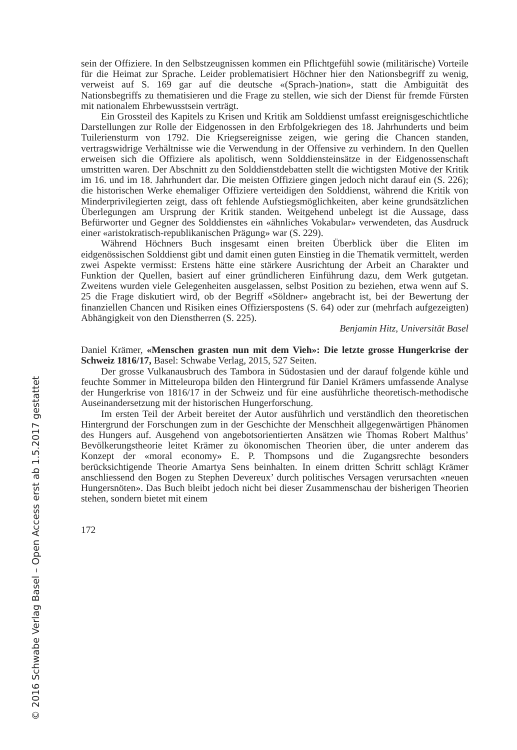sein der Offiziere. In den Selbstzeugnissen kommen ein Pflichtgefühl sowie (militärische) Vorteile für die Heimat zur Sprache. Leider problematisiert Höchner hier den Nationsbegriff zu wenig, verweist auf S. 169 gar auf die deutsche «(Sprach-)nation», statt die Ambiguität des Nationsbegriffs zu thematisieren und die Frage zu stellen, wie sich der Dienst für fremde Fürsten mit nationalem Ehrbewusstsein verträgt.
Ein Grossteil des Kapitels zu Krisen und Kritik am Solddienst umfasst ereignisgeschichtliche Darstellungen zur Rolle der Eidgenossen in den Erbfolgekriegen des 18. Jahrhunderts und beim Tuileriensturm von 1792. Die Kriegsereignisse zeigen, wie gering die Chancen standen, vertragswidrige Verhältnisse wie die Verwendung in der Offensive zu verhindern. In den Quellen erweisen sich die Offiziere als apolitisch, wenn Solddiensteinsätze in der Eidgenossenschaft umstritten waren. Der Abschnitt zu den Solddienstdebatten stellt die wichtigsten Motive der Kritik im 16. und im 18. Jahrhundert dar. Die meisten Offiziere gingen jedoch nicht darauf ein (S. 226); die historischen Werke ehemaliger Offiziere verteidigen den Solddienst, während die Kritik von Minderprivilegierten zeigt, dass oft fehlende Aufstiegsmöglichkeiten, aber keine grundsätzlichen Überlegungen am Ursprung der Kritik standen. Weitgehend unbelegt ist die Aussage, dass Befürworter und Gegner des Solddienstes ein «ähnliches Vokabular» verwendeten, das Ausdruck einer «aristokratisch-republikanischen Prägung» war (S. 229).
Während Höchners Buch insgesamt einen breiten Überblick über die Eliten im eidgenössischen Solddienst gibt und damit einen guten Einstieg in die Thematik vermittelt, werden zwei Aspekte vermisst: Erstens hätte eine stärkere Ausrichtung der Arbeit an Charakter und Funktion der Quellen, basiert auf einer gründlicheren Einführung dazu, dem Werk gutgetan. Zweitens wurden viele Gelegenheiten ausgelassen, selbst Position zu beziehen, etwa wenn auf S. 25 die Frage diskutiert wird, ob der Begriff «Söldner» angebracht ist, bei der Bewertung der finanziellen Chancen und Risiken eines Offizierspostens (S. 64) oder zur (mehrfach aufgezeigten) Abhängigkeit von den Dienstherren (S. 225).
Benjamin Hitz, Universität Basel
Daniel Krämer, «Menschen grasten nun mit dem Vieh»: Die letzte grosse Hungerkrise der Schweiz 1816/17, Basel: Schwabe Verlag, 2015, 527 Seiten.
Der grosse Vulkanausbruch des Tambora in Südostasien und der darauf folgende kühle und feuchte Sommer in Mitteleuropa bilden den Hintergrund für Daniel Krämers umfassende Analyse der Hungerkrise von 1816/17 in der Schweiz und für eine ausführliche theoretisch-methodische Auseinandersetzung mit der historischen Hungerforschung.
Im ersten Teil der Arbeit bereitet der Autor ausführlich und verständlich den theoretischen Hintergrund der Forschungen zum in der Geschichte der Menschheit allgegenwärtigen Phänomen des Hungers auf. Ausgehend von angebotsorientierten Ansätzen wie Thomas Robert Malthus’ Bevölkerungstheorie leitet Krämer zu ökonomischen Theorien über, die unter anderem das Konzept der «moral economy» E. P. Thompsons und die Zugangsrechte besonders berücksichtigende Theorie Amartya Sens beinhalten. In einem dritten Schritt schlägt Krämer anschliessend den Bogen zu Stephen Devereux’ durch politisches Versagen verursachten «neuen Hungersnöten». Das Buch bleibt jedoch nicht bei dieser Zusammenschau der bisherigen Theorien stehen, sondern bietet mit einem
172
© 2016 Schwabe Verlag Basel – Open Access erst ab 1.5.2017 gestattet